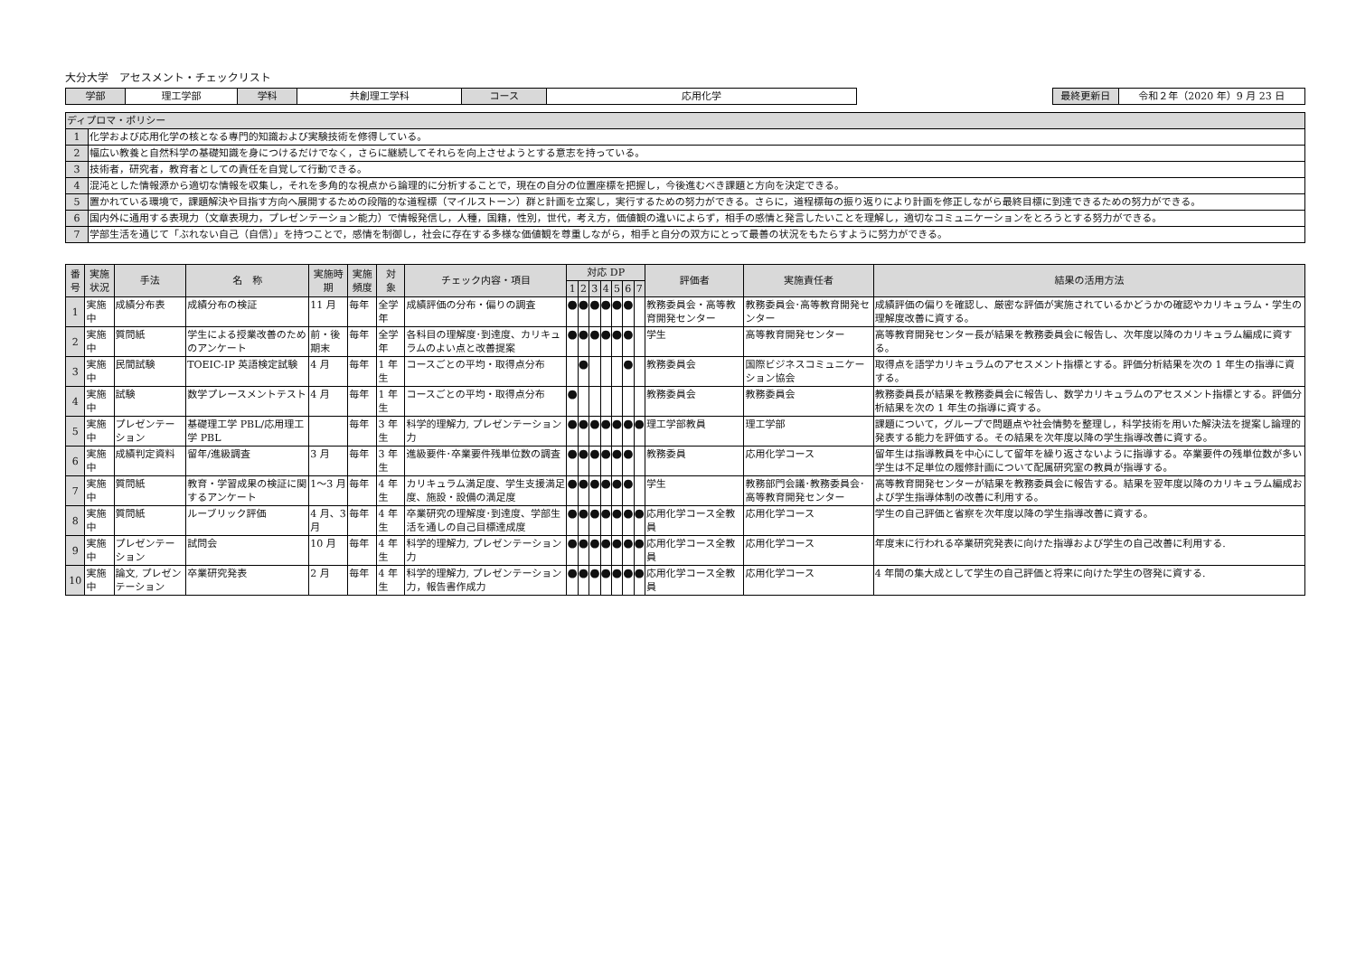大分大学　アセスメント・チェックリスト
| 学部 | 理工学部 | 学科 | 共創理工学科 | コース | 応用化学 |
| 最終更新日 | 令和２年（2020 年）9 月 23 日 |
| ディプロマ・ポリシー | |
| 1 | 化学および応用化学の核となる専門的知識および実験技術を修得している。 |
| 2 | 幅広い教養と自然科学の基礎知識を身につけるだけでなく，さらに継続してそれらを向上させようとする意志を持っている。 |
| 3 | 技術者，研究者，教育者としての責任を自覚して行動できる。 |
| 4 | 混沌とした情報源から適切な情報を収集し，それを多角的な視点から論理的に分析することで，現在の自分の位置座標を把握し，今後進むべき課題と方向を決定できる。 |
| 5 | 置かれている環境で，課題解決や目指す方向へ展開するための段階的な道程標（マイルストーン）群と計画を立案し，実行するための努力ができる。さらに，道程標毎の振り返りにより計画を修正しながら最終目標に到達できるための努力ができる。 |
| 6 | 国内外に通用する表現力（文章表現力，プレゼンテーション能力）で情報発信し，人種，国籍，性別，世代，考え方，価値観の違いによらず，相手の感情と発言したいことを理解し，適切なコミュニケーションをとろうとする努力ができる。 |
| 7 | 学部生活を通じて「ぶれない自己（自信）」を持つことで，感情を制御し，社会に存在する多様な価値観を尊重しながら，相手と自分の双方にとって最善の状況をもたらすように努力ができる。 |
| 番号 | 実施状況 | 手法 | 名 称 | 実施時期 | 実施頻度 | 対 象 | チェック内容・項目 | 対応 DP | | | | | | | 評価者 | 実施責任者 | 結果の活用方法 |
| --- | --- | --- | --- | --- | --- | --- | --- | --- | --- | --- | --- | --- | --- | --- | --- | --- | --- |
| | | | | | | | | 1 | 2 | 3 | 4 | 5 | 6 | 7 | | | |
| 1 | 実施中 | 成績分布表 | 成績分布の検証 | 11 月 | 毎年 | 全学年 | 成績評価の分布・偏りの調査 | ● | ● | ● | ● | ● | ● | | 教務委員会・高等教育開発センター | 教務委員会･高等教育開発センター | 成績評価の偏りを確認し、厳密な評価が実施されているかどうかの確認やカリキュラム・学生の理解度改善に資する。 |
| 2 | 実施中 | 質問紙 | 学生による授業改善のためのアンケート | 前・後期末 | 毎年 | 全学年 | 各科目の理解度･到達度、カリキュラムのよい点と改善提案 | ● | ● | ● | ● | ● | ● | | 学生 | 高等教育開発センター | 高等教育開発センター長が結果を教務委員会に報告し、次年度以降のカリキュラム編成に資する。 |
| 3 | 実施中 | 民間試験 | TOEIC-IP 英語検定試験 | 4 月 | 毎年 | 1 年生 | コースごとの平均・取得点分布 | | ● | | | | ● | | 教務委員会 | 国際ビジネスコミュニケーション協会 | 取得点を語学カリキュラムのアセスメント指標とする。評価分析結果を次の 1 年生の指導に資する。 |
| 4 | 実施中 | 試験 | 数学プレースメントテスト | 4 月 | 毎年 | 1 年生 | コースごとの平均・取得点分布 | ● | | | | | | | 教務委員会 | 教務委員会 | 教務委員長が結果を教務委員会に報告し、数学カリキュラムのアセスメント指標とする。評価分析結果を次の 1 年生の指導に資する。 |
| 5 | 実施中 | プレゼンテーション | 基礎理工学 PBL/応用理工学 PBL | | 毎年 | 3 年生 | 科学的理解力, プレゼンテーション力 | ● | ● | ● | ● | ● | ● | ● | 理工学部教員 | 理工学部 | 課題について，グループで問題点や社会情勢を整理し，科学技術を用いた解決法を提案し論理的発表する能力を評価する。その結果を次年度以降の学生指導改善に資する。 |
| 6 | 実施中 | 成績判定資料 | 留年/進級調査 | 3 月 | 毎年 | 3 年生 | 進級要件･卒業要件残単位数の調査 | ● | ● | ● | ● | ● | ● | | 教務委員 | 応用化学コース | 留年生は指導教員を中心にして留年を繰り返さないように指導する。卒業要件の残単位数が多い学生は不足単位の履修計画について配属研究室の教員が指導する。 |
| 7 | 実施中 | 質問紙 | 教育・学習成果の検証に関するアンケート | 1～3 月 | 毎年 | 4 年生 | カリキュラム満足度、学生支援満足度、施設・設備の満足度 | ● | ● | ● | ● | ● | ● | | 学生 | 教務部門会議･教務委員会･高等教育開発センター | 高等教育開発センターが結果を教務委員会に報告する。結果を翌年度以降のカリキュラム編成および学生指導体制の改善に利用する。 |
| 8 | 実施中 | 質問紙 | ルーブリック評価 | 4 月、3 月 | 毎年 | 4 年生 | 卒業研究の理解度･到達度、学部生活を通しの自己目標達成度 | ● | ● | ● | ● | ● | ● | ● | 応用化学コース全教員 | 応用化学コース | 学生の自己評価と省察を次年度以降の学生指導改善に資する。 |
| 9 | 実施中 | プレゼンテーション | 試問会 | 10 月 | 毎年 | 4 年生 | 科学的理解力, プレゼンテーション力 | ● | ● | ● | ● | ● | ● | ● | 応用化学コース全教員 | 応用化学コース | 年度末に行われる卒業研究発表に向けた指導および学生の自己改善に利用する. |
| 10 | 実施中 | 論文, プレゼンテーション | 卒業研究発表 | 2 月 | 毎年 | 4 年生 | 科学的理解力, プレゼンテーション力，報告書作成力 | ● | ● | ● | ● | ● | ● | ● | 応用化学コース全教員 | 応用化学コース | 4 年間の集大成として学生の自己評価と将来に向けた学生の啓発に資する. |